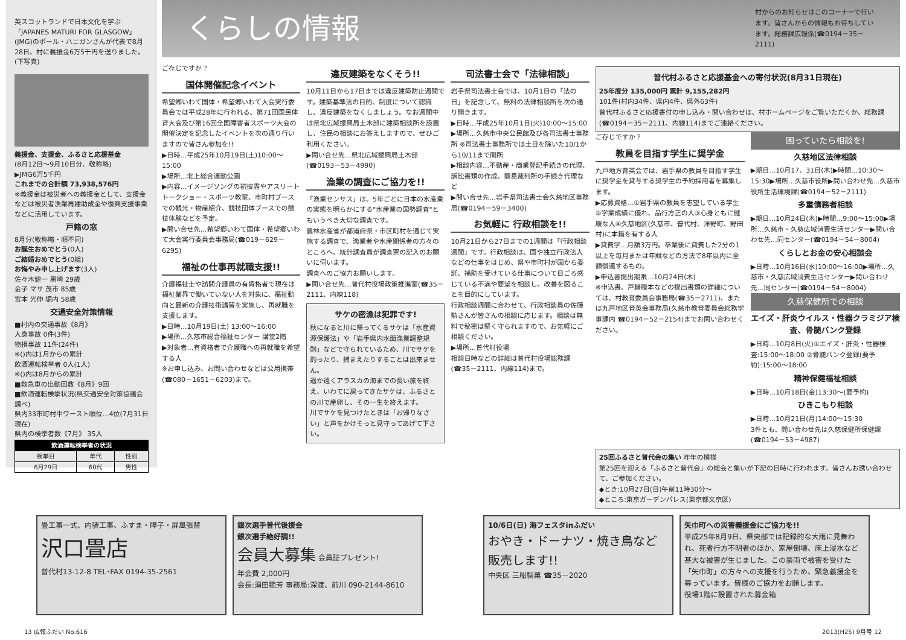英スコットランドで日本文化を学ぶ「JAPANES MATURI FOR GLASGOW」(JMG)のポール・ハニガンさんが代表で8月28日、村に義援金6万5千円を送りました。(下写真)
義援金、支援金、ふるさと応援基金
(8月12日～9月10日分、敬称略)
▶JMG6万5千円
これまでの合計額 73,938,576円
※義援金は被災者への義援金として、支援金などは被災者漁業再建助成金や復興支援事業などに活用しています。
戸籍の窓
8月分(敬称略・順不同)
お誕生おめでとう(0人)
ご結婚おめでとう(0組)
お悔やみ申し上げます(3人)
佐々木健一 黒崎 29歳
金子 マサ 茂市 85歳
宮本 光伸 堀内 58歳
交通安全対策情報
■村内の交通事故《8月》
人身事故 0件(3件)
物損事故 11件(24件)
※()内は1月からの累計
飲酒運転検挙者 0人(1人)
※()内は8月からの累計
■救急車の出動回数《8月》9回
■飲酒運転検挙状況(県交通安全対策協議会調べ)
県内33市町村中ワースト順位…4位(7月31日現在)
県内の検挙者数《7月》 35人
| 飲酒運転検挙者の状況 | | |
| --- | --- | --- |
| 検挙日 | 年代 | 性別 |
| 6月29日 | 60代 | 男性 |
くらしの情報
村からのお知らせはこのコーナーで行います。皆さんからの情報もお待ちしています。総務課広報係(☎0194－35－2111)
ご存じですか？
国体開催記念イベント
希望郷いわて国体・希望郷いわて大会実行委員会では平成28年に行われる、第71回国民体育大会及び第16回全国障害者スポーツ大会の開催決定を記念したイベントを次の通り行いますので皆さん参加を!!
▶日時…平成25年10月19日(土)10:00～15:00
▶場所…北上総合運動公園
▶内容…イメージソングの初披露やアスリートトークショー・スポーツ教室、市町村ブースでの観光・物産紹介、競技団体ブースでの競技体験などを予定。
▶問い合せ先…希望郷いわて国体・希望郷いわて大会実行委員会事務局(☎019－629－6295)
福祉の仕事再就職支援!!
介護福祉士や訪問介護員の有資格者で現在は福祉業界で働いていない人を対象に、福祉動向と最新の介護技術講習を実施し、再就職を支援します。
▶日時…10月19日(土) 13:00～16:00
▶場所…久慈市総合福祉センター 講堂2階
▶対象者…有資格者で介護職への再就職を希望する人
※お申し込み、お問い合わせなどは公用携帯(☎080－1651－6203)まで。
違反建築をなくそう!!
10月11日から17日までは違反建築防止週間です。建築基準法の目的、制度について認識し、違反建築をなくしましょう。なお週間中は県北広域振興局土木部に建築相談所を設置し、住民の相談にお答えしますので、ぜひご利用ください。
▶問い合せ先…県北広域振興局土木部(☎0193－53－4990)
漁業の調査にご協力を!!
「漁業センサス」は、5年ごとに日本の水産業の実態を明らかにする"水産業の国勢調査"ともいうべき大切な調査です。
農林水産省が都道府県・市区町村を通じて実施する調査で、漁業者や水産関係者の方々のところへ、統計調査員が調査票の記入のお願いに伺います。
調査へのご協力お願いします。
▶問い合せ先…普代村役場政策推進室(☎35－2111、内線118)
サケの密漁は犯罪です!
秋になると川に帰ってくるサケは「水産資源保護法」や「岩手県内水面漁業調整規則」などで守られているため、川でサケを釣ったり、捕まえたりすることは出来ません。
遥か遠くアラスカの海までの長い旅を終え、いわてに戻ってきたサケは、ふるさとの川で産卵し、その一生を終えます。
川でサケを見つけたときは「お帰りなさい」と声をかけそっと見守ってあげて下さい。
司法書士会で「法律相談」
岩手県司法書士会では、10月1日の「法の日」を記念して、無料の法律相談所を次の通り開きます。
▶日時…平成25年10月1日(火)10:00～15:00
▶場所…久慈市中央公民館及び各司法書士事務所 ※司法書士事務所では土日を除いた10/1から10/11まで開所
▶相談内容…不動産・商業登記手続きの代理、訴訟書類の作成、簡易裁判所の手続き代理など
▶問い合せ先…岩手県司法書士会久慈地区事務局(☎0194－59－3400)
お気軽に 行政相談を!!
10月21日から27日までの1週間は「行政相談週間」です。行政相談は、国や独立行政法人などの仕事をはじめ、県や市町村が国から委託、補助を受けている仕事について日ごろ感じている不満や要望を相談し、改善を図ることを目的にしています。
行政相談週間に合わせて、行政相談員の佐藤勲さんが皆さんの相談に応じます。相談は無料で秘密は堅く守られますので、お気軽にご相談ください。
▶場所…普代村役場
相談日時などの詳細は普代村役場総務課(☎35－2111、内線114)まで。
普代村ふるさと応援基金への寄付状況(8月31日現在)
25年度分 135,000円 累計 9,155,282円
101件(村内34件、県内4件、県外63件)
普代村ふるさと応援寄付の申し込み・問い合わせは、村ホームページをご覧いただくか、総務課(☎0194－35－2111、内線114)までご連絡ください。
ご存じですか？
教員を目指す学生に奨学金
九戸地方育英会では、岩手県の教員を目指す学生に奨学金を貸与する奨学生の予約採用者を募集します。
▶応募資格…①岩手県の教員を志望している学生②学業成績に優れ、品行方正の人③心身ともに健康な人④久慈地区(久慈市、普代村、洋野町、野田村)に本籍を有する人
▶貸費学…月額3万円。卒業後に貸費した2分の1以上を毎月または年賦などの方法で8年以内に全額償還するもの。
▶申込書提出期限…10月24日(木)
※申込書、戸籍謄本などの提出書類の詳細については、村教育委員会事務局(☎35－2711)、または九戸地区育英会事務局(久慈市教育委員会総務学事課内 ☎0194－52－2154)までお問い合わせください。
困っていたら相談を!
久慈地区法律相談
▶期日…10月17、31日(木)▶時間…10:30～15:30▶場所…久慈市役所▶問い合わせ先…久慈市役所生活環境課(☎0194－52－2111)
多重債務者相談
▶期日…10月24日(木)▶時間…9:00～15:00▶場所…久慈市・久慈広域消費生活センター▶問い合わせ先…同センター(☎0194－54－8004)
くらしとお金の安心相談会
▶日時…10月16日(水)10:00～16:00▶場所…久慈市・久慈広域消費生活センター▶問い合わせ先…同センター(☎0194－54－8004)
久慈保健所での相談
エイズ・肝炎ウイルス・性器クラミジア検査、骨髄バンク登録
▶日時…10月8日(火)①エイズ・肝炎・性器検査:15:00～18:00 ②骨髄バンク登録(要予約):15:00～18:00
精神保健福祉相談
▶日時…10月18日(金)13:30～(要予約)
ひきこもり相談
▶日時…10月21日(月)14:00～15:30
3件とも、問い合わせ先は久慈保健所保健課(☎0194－53－4987)
25回ふるさと普代会の集い 昨年の模様
第25回を迎える「ふるさと普代会」の総会と集いが下記の日時に行われます。皆さんお誘い合わせて、ご参加ください。
◆とき:10月27日(日)午前11時30分～
◆ところ:東京ガーデンパレス(東京都文京区)
畳工事一式、内装工事、ふすま・障子・屏風張替
沢口畳店
普代村13-12-8 TEL･FAX 0194-35-2561
銀次選手普代後援会
銀次選手絶好調!!
会員大募集 会員証プレゼント!
年会費 2,000円
会長:須田範芳 事務局:深渡、前川 090-2144-8610
10/6日(日) 海フェスタinふだい
おやき・ドーナツ・焼き鳥など販売します!!
中央区 三船製菓 ☎35－2020
矢巾町への災害義援金にご協力を!!
平成25年8月9日、県央部では記録的な大雨に見舞われ、死者行方不明者のほか、家屋倒壊、床上浸水など甚大な被害が生じました。この豪雨で被害を受けた「矢巾町」の方々への支援を行うため、緊急義援金を募っています。皆様のご協力をお願します。
役場1階に設置された募金箱
13 広報ふだい No.616 2013(H25) 9月号 12